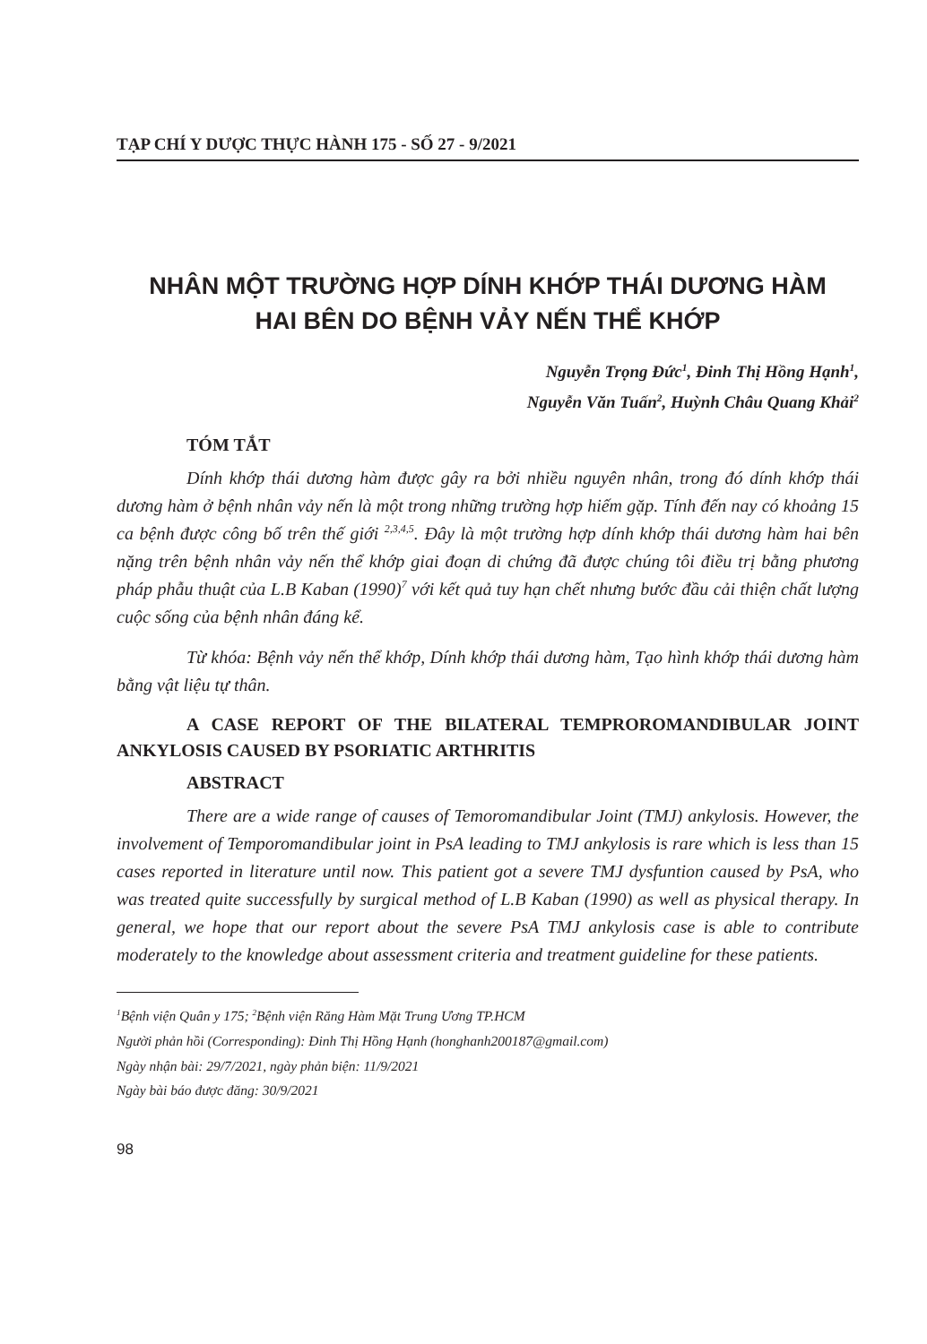TẠP CHÍ Y DƯỢC THỰC HÀNH 175 - SỐ 27 - 9/2021
NHÂN MỘT TRƯỜNG HỢP DÍNH KHỚP THÁI DƯƠNG HÀM
HAI BÊN DO BỆNH VẢY NẾN THỂ KHỚP
Nguyễn Trọng Đức<sup>1</sup>, Đinh Thị Hồng Hạnh<sup>1</sup>,
Nguyễn Văn Tuấn<sup>2</sup>, Huỳnh Châu Quang Khải<sup>2</sup>
TÓM TẮT
Dính khớp thái dương hàm được gây ra bởi nhiều nguyên nhân, trong đó dính khớp thái dương hàm ở bệnh nhân vảy nến là một trong những trường hợp hiếm gặp. Tính đến nay có khoảng 15 ca bệnh được công bố trên thế giới <sup>2,3,4,5</sup>. Đây là một trường hợp dính khớp thái dương hàm hai bên nặng trên bệnh nhân vảy nến thể khớp giai đoạn di chứng đã được chúng tôi điều trị bằng phương pháp phẫu thuật của L.B Kaban (1990)<sup>7</sup> với kết quả tuy hạn chết nhưng bước đầu cải thiện chất lượng cuộc sống của bệnh nhân đáng kể.
Từ khóa: Bệnh vảy nến thể khớp, Dính khớp thái dương hàm, Tạo hình khớp thái dương hàm bằng vật liệu tự thân.
A CASE REPORT OF THE BILATERAL TEMPROROMANDIBULAR JOINT ANKYLOSIS CAUSED BY PSORIATIC ARTHRITIS
ABSTRACT
There are a wide range of causes of Temoromandibular Joint (TMJ) ankylosis. However, the involvement of Temporomandibular joint in PsA leading to TMJ ankylosis is rare which is less than 15 cases reported in literature until now. This patient got a severe TMJ dysfuntion caused by PsA, who was treated quite successfully by surgical method of L.B Kaban (1990) as well as physical therapy. In general, we hope that our report about the severe PsA TMJ ankylosis case is able to contribute moderately to the knowledge about assessment criteria and treatment guideline for these patients.
<sup>1</sup> Bệnh viện Quân y 175; <sup>2</sup>Bệnh viện Răng Hàm Mặt Trung Ương TP.HCM
Người phản hồi (Corresponding): Đinh Thị Hồng Hạnh (honghanh200187@gmail.com)
Ngày nhận bài: 29/7/2021, ngày phản biện: 11/9/2021
Ngày bài báo được đăng: 30/9/2021
98